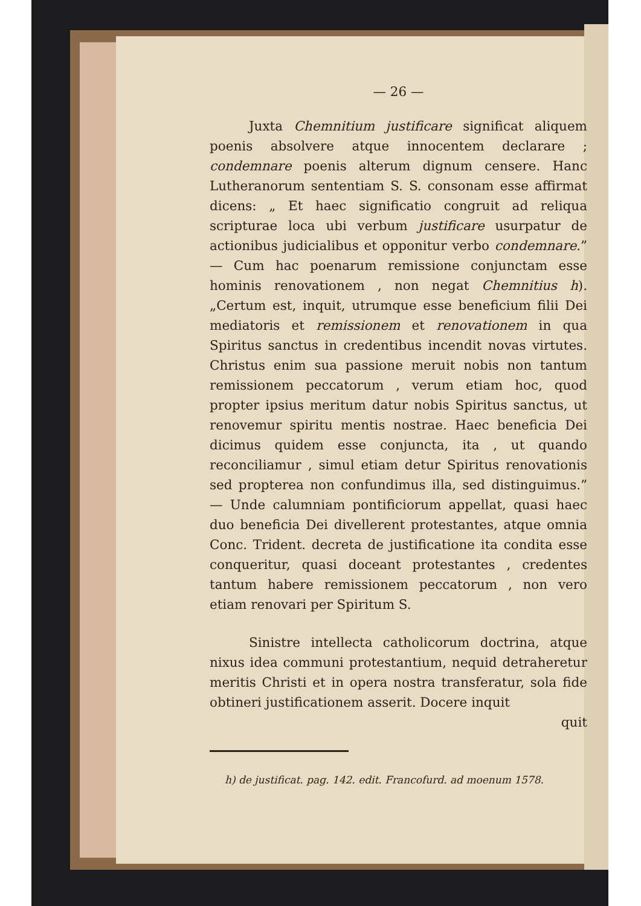— 26 —
Juxta Chemnitium justificare significat aliquem poenis absolvere atque innocentem declarare ; condemnare poenis alterum dignum censere. Hanc Lutheranorum sententiam S. S. consonam esse affirmat dicens: „ Et haec significatio congruit ad reliqua scripturae loca ubi verbum justificare usurpatur de actionibus judicialibus et opponitur verbo condemnare.” — Cum hac poenarum remissione conjunctam esse hominis renovationem , non negat Chemnitius h). „Certum est, inquit, utrumque esse beneficium filii Dei mediatoris et remissionem et renovationem in qua Spiritus sanctus in credentibus incendit novas virtutes. Christus enim sua passione meruit nobis non tantum remissionem peccatorum , verum etiam hoc, quod propter ipsius meritum datur nobis Spiritus sanctus, ut renovemur spiritu mentis nostrae. Haec beneficia Dei dicimus quidem esse conjuncta, ita , ut quando reconciliamur , simul etiam detur Spiritus renovationis sed propterea non confundimus illa, sed distinguimus.” — Unde calumniam pontificiorum appellat, quasi haec duo beneficia Dei divellerent protestantes, atque omnia Conc. Trident. decreta de justificatione ita condita esse conqueritur, quasi doceant protestantes , credentes tantum habere remissionem peccatorum , non vero etiam renovari per Spiritum S.
Sinistre intellecta catholicorum doctrina, atque nixus idea communi protestantium, nequid detraheretur meritis Christi et in opera nostra transferatur, sola fide obtineri justificationem asserit. Docere inquit
quit
h) de justificat. pag. 142. edit. Francofurd. ad moenum 1578.